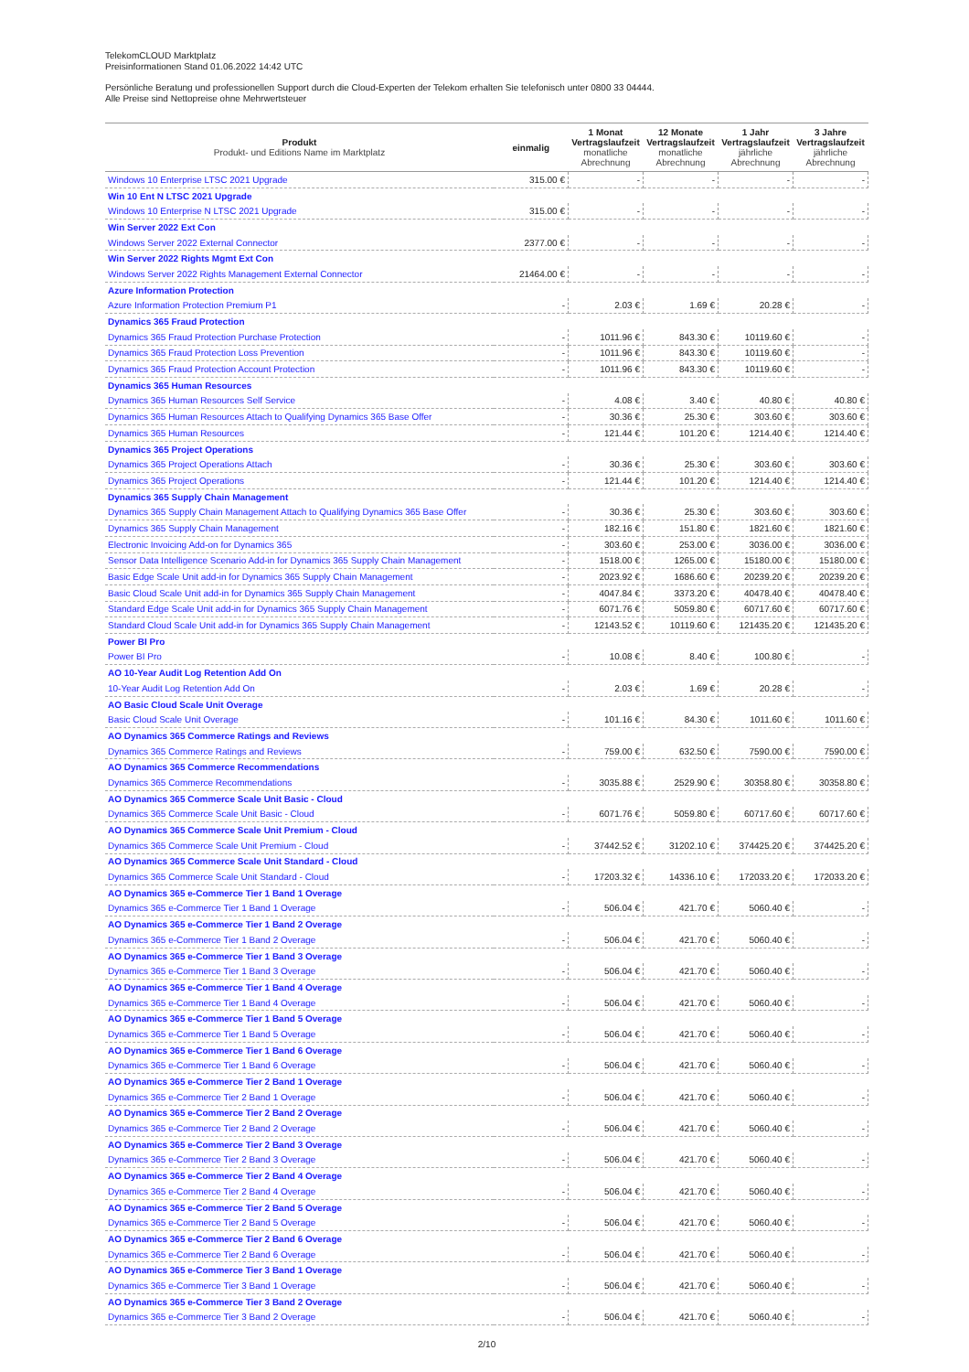TelekomCLOUD Marktplatz
Preisinformationen Stand 01.06.2022 14:42 UTC
Persönliche Beratung und professionellen Support durch die Cloud-Experten der Telekom erhalten Sie telefonisch unter 0800 33 04444.
Alle Preise sind Nettopreise ohne Mehrwertsteuer
| Produkt Produkt- und Editions Name im Marktplatz | einmalig | 1 Monat Vertragslaufzeit monatliche Abrechnung | 12 Monate Vertragslaufzeit monatliche Abrechnung | 1 Jahr Vertragslaufzeit jährliche Abrechnung | 3 Jahre Vertragslaufzeit jährliche Abrechnung |
| --- | --- | --- | --- | --- | --- |
| Windows 10 Enterprise LTSC 2021 Upgrade | 315.00 € | - | - | - | - |
| Win 10 Ent N LTSC 2021 Upgrade | | | | | |
| Windows 10 Enterprise N LTSC 2021 Upgrade | 315.00 € | - | - | - | - |
| Win Server 2022 Ext Con | | | | | |
| Windows Server 2022 External Connector | 2377.00 € | - | - | - | - |
| Win Server 2022 Rights Mgmt Ext Con | | | | | |
| Windows Server 2022 Rights Management External Connector | 21464.00 € | - | - | - | - |
| Azure Information Protection | | | | | |
| Azure Information Protection Premium P1 | - | 2.03 € | 1.69 € | 20.28 € | - |
| Dynamics 365 Fraud Protection | | | | | |
| Dynamics 365 Fraud Protection Purchase Protection | - | 1011.96 € | 843.30 € | 10119.60 € | - |
| Dynamics 365 Fraud Protection Loss Prevention | - | 1011.96 € | 843.30 € | 10119.60 € | - |
| Dynamics 365 Fraud Protection Account Protection | - | 1011.96 € | 843.30 € | 10119.60 € | - |
| Dynamics 365 Human Resources | | | | | |
| Dynamics 365 Human Resources Self Service | - | 4.08 € | 3.40 € | 40.80 € | 40.80 € |
| Dynamics 365 Human Resources Attach to Qualifying Dynamics 365 Base Offer | - | 30.36 € | 25.30 € | 303.60 € | 303.60 € |
| Dynamics 365 Human Resources | - | 121.44 € | 101.20 € | 1214.40 € | 1214.40 € |
| Dynamics 365 Project Operations | | | | | |
| Dynamics 365 Project Operations Attach | - | 30.36 € | 25.30 € | 303.60 € | 303.60 € |
| Dynamics 365 Project Operations | - | 121.44 € | 101.20 € | 1214.40 € | 1214.40 € |
| Dynamics 365 Supply Chain Management | | | | | |
| Dynamics 365 Supply Chain Management Attach to Qualifying Dynamics 365 Base Offer | - | 30.36 € | 25.30 € | 303.60 € | 303.60 € |
| Dynamics 365 Supply Chain Management | - | 182.16 € | 151.80 € | 1821.60 € | 1821.60 € |
| Electronic Invoicing Add-on for Dynamics 365 | - | 303.60 € | 253.00 € | 3036.00 € | 3036.00 € |
| Sensor Data Intelligence Scenario Add-in for Dynamics 365 Supply Chain Management | - | 1518.00 € | 1265.00 € | 15180.00 € | 15180.00 € |
| Basic Edge Scale Unit add-in for Dynamics 365 Supply Chain Management | - | 2023.92 € | 1686.60 € | 20239.20 € | 20239.20 € |
| Basic Cloud Scale Unit add-in for Dynamics 365 Supply Chain Management | - | 4047.84 € | 3373.20 € | 40478.40 € | 40478.40 € |
| Standard Edge Scale Unit add-in for Dynamics 365 Supply Chain Management | - | 6071.76 € | 5059.80 € | 60717.60 € | 60717.60 € |
| Standard Cloud Scale Unit add-in for Dynamics 365 Supply Chain Management | - | 12143.52 € | 10119.60 € | 121435.20 € | 121435.20 € |
| Power BI Pro | | | | | |
| Power BI Pro | - | 10.08 € | 8.40 € | 100.80 € | - |
| AO 10-Year Audit Log Retention Add On | | | | | |
| 10-Year Audit Log Retention Add On | - | 2.03 € | 1.69 € | 20.28 € | - |
| AO Basic Cloud Scale Unit Overage | | | | | |
| Basic Cloud Scale Unit Overage | - | 101.16 € | 84.30 € | 1011.60 € | 1011.60 € |
| AO Dynamics 365 Commerce Ratings and Reviews | | | | | |
| Dynamics 365 Commerce Ratings and Reviews | - | 759.00 € | 632.50 € | 7590.00 € | 7590.00 € |
| AO Dynamics 365 Commerce Recommendations | | | | | |
| Dynamics 365 Commerce Recommendations | - | 3035.88 € | 2529.90 € | 30358.80 € | 30358.80 € |
| AO Dynamics 365 Commerce Scale Unit Basic - Cloud | | | | | |
| Dynamics 365 Commerce Scale Unit Basic - Cloud | - | 6071.76 € | 5059.80 € | 60717.60 € | 60717.60 € |
| AO Dynamics 365 Commerce Scale Unit Premium - Cloud | | | | | |
| Dynamics 365 Commerce Scale Unit Premium - Cloud | - | 37442.52 € | 31202.10 € | 374425.20 € | 374425.20 € |
| AO Dynamics 365 Commerce Scale Unit Standard - Cloud | | | | | |
| Dynamics 365 Commerce Scale Unit Standard - Cloud | - | 17203.32 € | 14336.10 € | 172033.20 € | 172033.20 € |
| AO Dynamics 365 e-Commerce Tier 1 Band 1 Overage | | | | | |
| Dynamics 365 e-Commerce Tier 1 Band 1 Overage | - | 506.04 € | 421.70 € | 5060.40 € | - |
| AO Dynamics 365 e-Commerce Tier 1 Band 2 Overage | | | | | |
| Dynamics 365 e-Commerce Tier 1 Band 2 Overage | - | 506.04 € | 421.70 € | 5060.40 € | - |
| AO Dynamics 365 e-Commerce Tier 1 Band 3 Overage | | | | | |
| Dynamics 365 e-Commerce Tier 1 Band 3 Overage | - | 506.04 € | 421.70 € | 5060.40 € | - |
| AO Dynamics 365 e-Commerce Tier 1 Band 4 Overage | | | | | |
| Dynamics 365 e-Commerce Tier 1 Band 4 Overage | - | 506.04 € | 421.70 € | 5060.40 € | - |
| AO Dynamics 365 e-Commerce Tier 1 Band 5 Overage | | | | | |
| Dynamics 365 e-Commerce Tier 1 Band 5 Overage | - | 506.04 € | 421.70 € | 5060.40 € | - |
| AO Dynamics 365 e-Commerce Tier 1 Band 6 Overage | | | | | |
| Dynamics 365 e-Commerce Tier 1 Band 6 Overage | - | 506.04 € | 421.70 € | 5060.40 € | - |
| AO Dynamics 365 e-Commerce Tier 2 Band 1 Overage | | | | | |
| Dynamics 365 e-Commerce Tier 2 Band 1 Overage | - | 506.04 € | 421.70 € | 5060.40 € | - |
| AO Dynamics 365 e-Commerce Tier 2 Band 2 Overage | | | | | |
| Dynamics 365 e-Commerce Tier 2 Band 2 Overage | - | 506.04 € | 421.70 € | 5060.40 € | - |
| AO Dynamics 365 e-Commerce Tier 2 Band 3 Overage | | | | | |
| Dynamics 365 e-Commerce Tier 2 Band 3 Overage | - | 506.04 € | 421.70 € | 5060.40 € | - |
| AO Dynamics 365 e-Commerce Tier 2 Band 4 Overage | | | | | |
| Dynamics 365 e-Commerce Tier 2 Band 4 Overage | - | 506.04 € | 421.70 € | 5060.40 € | - |
| AO Dynamics 365 e-Commerce Tier 2 Band 5 Overage | | | | | |
| Dynamics 365 e-Commerce Tier 2 Band 5 Overage | - | 506.04 € | 421.70 € | 5060.40 € | - |
| AO Dynamics 365 e-Commerce Tier 2 Band 6 Overage | | | | | |
| Dynamics 365 e-Commerce Tier 2 Band 6 Overage | - | 506.04 € | 421.70 € | 5060.40 € | - |
| AO Dynamics 365 e-Commerce Tier 3 Band 1 Overage | | | | | |
| Dynamics 365 e-Commerce Tier 3 Band 1 Overage | - | 506.04 € | 421.70 € | 5060.40 € | - |
| AO Dynamics 365 e-Commerce Tier 3 Band 2 Overage | | | | | |
| Dynamics 365 e-Commerce Tier 3 Band 2 Overage | - | 506.04 € | 421.70 € | 5060.40 € | - |
2/10